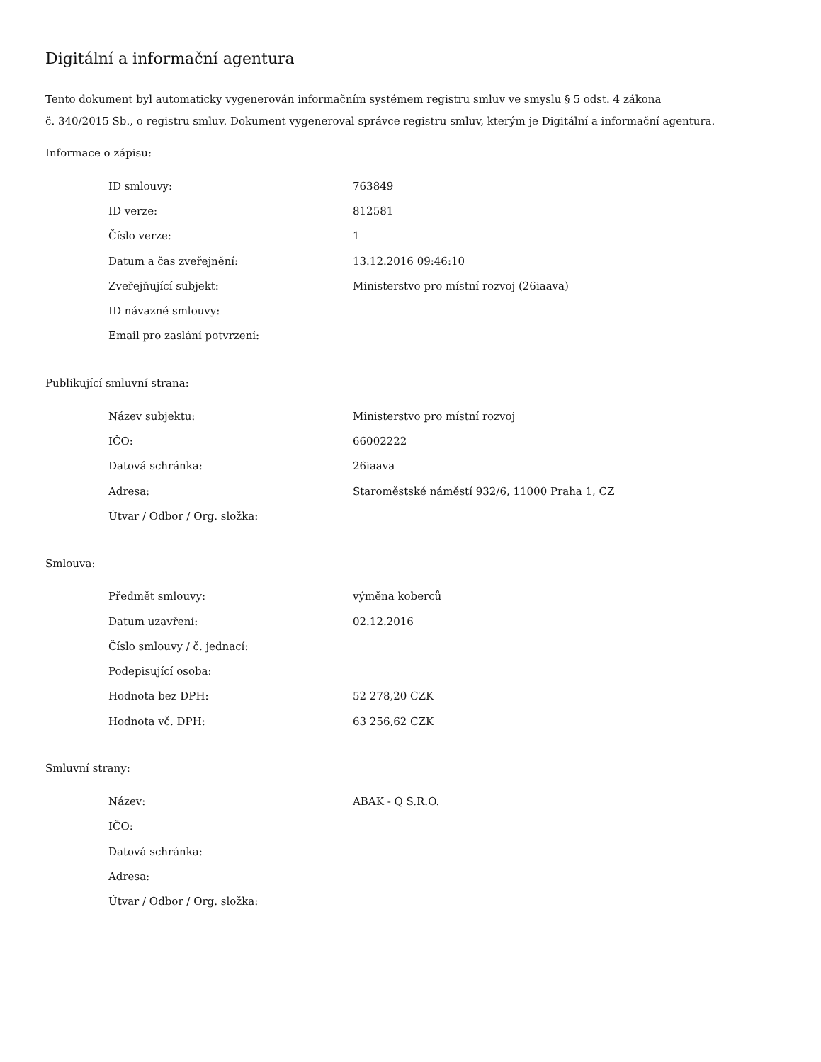Digitální a informační agentura
Tento dokument byl automaticky vygenerován informačním systémem registru smluv ve smyslu § 5 odst. 4 zákona
č. 340/2015 Sb., o registru smluv. Dokument vygeneroval správce registru smluv, kterým je Digitální a informační agentura.
Informace o zápisu:
| ID smlouvy: | 763849 |
| ID verze: | 812581 |
| Číslo verze: | 1 |
| Datum a čas zveřejnění: | 13.12.2016 09:46:10 |
| Zveřejňující subjekt: | Ministerstvo pro místní rozvoj (26iaava) |
| ID návazné smlouvy: | |
| Email pro zaslání potvrzení: | |
Publikující smluvní strana:
| Název subjektu: | Ministerstvo pro místní rozvoj |
| IČO: | 66002222 |
| Datová schránka: | 26iaava |
| Adresa: | Staroměstské náměstí 932/6, 11000 Praha 1, CZ |
| Útvar / Odbor / Org. složka: | |
Smlouva:
| Předmět smlouvy: | výměna koberců |
| Datum uzavření: | 02.12.2016 |
| Číslo smlouvy / č. jednací: | |
| Podepisující osoba: | |
| Hodnota bez DPH: | 52 278,20 CZK |
| Hodnota vč. DPH: | 63 256,62 CZK |
Smluvní strany:
| Název: | ABAK - Q S.R.O. |
| IČO: | |
| Datová schránka: | |
| Adresa: | |
| Útvar / Odbor / Org. složka: | |